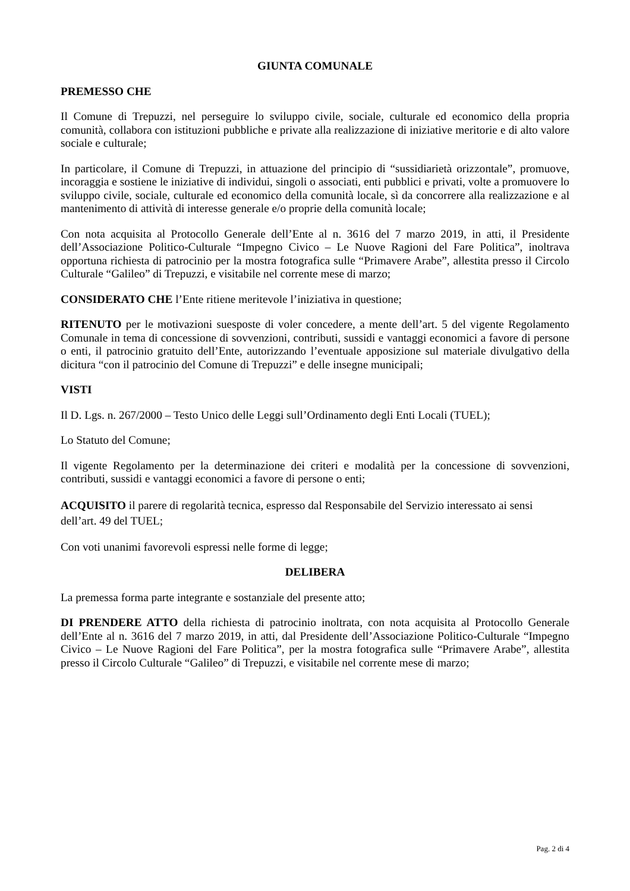GIUNTA COMUNALE
PREMESSO CHE
Il Comune di Trepuzzi, nel perseguire lo sviluppo civile, sociale, culturale ed economico della propria comunità, collabora con istituzioni pubbliche e private alla realizzazione di iniziative meritorie e di alto valore sociale e culturale;
In particolare, il Comune di Trepuzzi, in attuazione del principio di “sussidiarietà orizzontale”, promuove, incoraggia e sostiene le iniziative di individui, singoli o associati, enti pubblici e privati, volte a promuovere lo sviluppo civile, sociale, culturale ed economico della comunità locale, sì da concorrere alla realizzazione e al mantenimento di attività di interesse generale e/o proprie della comunità locale;
Con nota acquisita al Protocollo Generale dell’Ente al n. 3616 del 7 marzo 2019, in atti, il Presidente dell’Associazione Politico-Culturale “Impegno Civico – Le Nuove Ragioni del Fare Politica”, inoltrava opportuna richiesta di patrocinio per la mostra fotografica sulle “Primavere Arabe”, allestita presso il Circolo Culturale “Galileo” di Trepuzzi, e visitabile nel corrente mese di marzo;
CONSIDERATO CHE l’Ente ritiene meritevole l’iniziativa in questione;
RITENUTO per le motivazioni suesposte di voler concedere, a mente dell’art. 5 del vigente Regolamento Comunale in tema di concessione di sovvenzioni, contributi, sussidi e vantaggi economici a favore di persone o enti, il patrocinio gratuito dell’Ente, autorizzando l’eventuale apposizione sul materiale divulgativo della dicitura “con il patrocinio del Comune di Trepuzzi” e delle insegne municipali;
VISTI
Il D. Lgs. n. 267/2000 – Testo Unico delle Leggi sull’Ordinamento degli Enti Locali (TUEL);
Lo Statuto del Comune;
Il vigente Regolamento per la determinazione dei criteri e modalità per la concessione di sovvenzioni, contributi, sussidi e vantaggi economici a favore di persone o enti;
ACQUISITO il parere di regolarità tecnica, espresso dal Responsabile del Servizio interessato ai sensi dell’art. 49 del TUEL;
Con voti unanimi favorevoli espressi nelle forme di legge;
DELIBERA
La premessa forma parte integrante e sostanziale del presente atto;
DI PRENDERE ATTO della richiesta di patrocinio inoltrata, con nota acquisita al Protocollo Generale dell’Ente al n. 3616 del 7 marzo 2019, in atti, dal Presidente dell’Associazione Politico-Culturale “Impegno Civico – Le Nuove Ragioni del Fare Politica”, per la mostra fotografica sulle “Primavere Arabe”, allestita presso il Circolo Culturale “Galileo” di Trepuzzi, e visitabile nel corrente mese di marzo;
Pag. 2 di 4